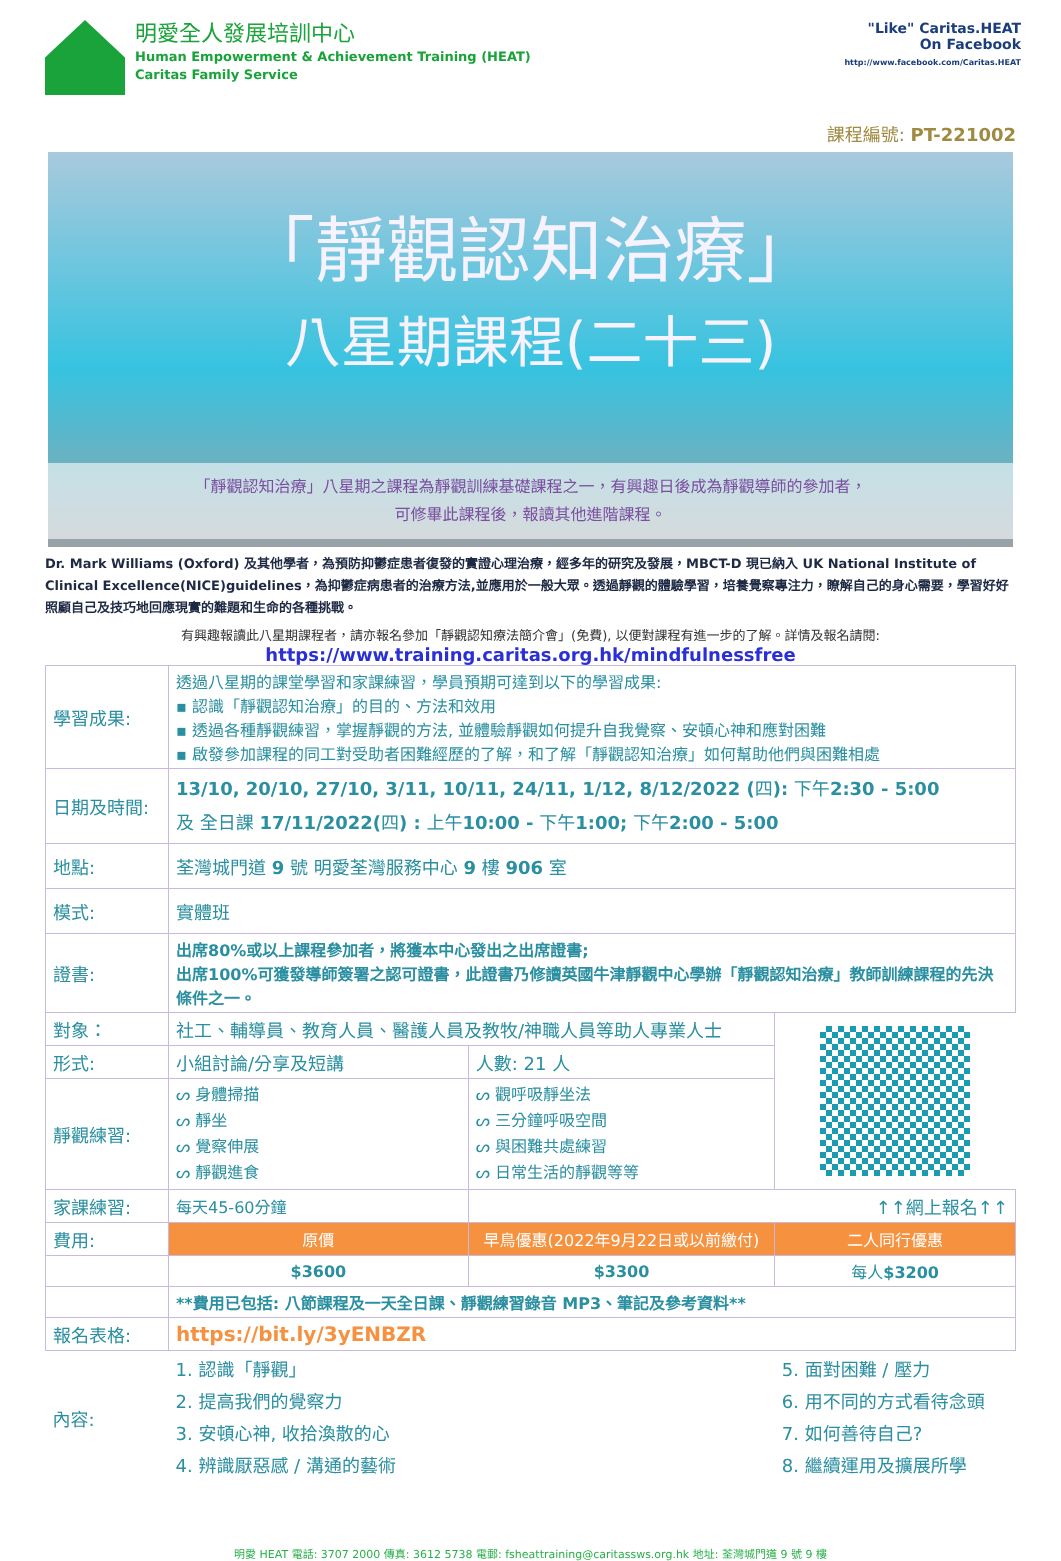明愛全人發展培訓中心
Human Empowerment & Achievement Training (HEAT)
Caritas Family Service
"Like" Caritas.HEAT
On Facebook
http://www.facebook.com/Caritas.HEAT
課程編號: PT-221002
「靜觀認知治療」
八星期課程(二十三)
「靜觀認知治療」八星期之課程為靜觀訓練基礎課程之一，有興趣日後成為靜觀導師的參加者，
可修畢此課程後，報讀其他進階課程。
Dr. Mark Williams (Oxford) 及其他學者，為預防抑鬱症患者復發的實證心理治療，經多年的研究及發展，MBCT-D 現已納入 UK National Institute of Clinical Excellence(NICE)guidelines，為抑鬱症病患者的治療方法,並應用於一般大眾。透過靜觀的體驗學習，培養覺察專注力，瞭解自己的身心需要，學習好好照顧自己及技巧地回應現實的難題和生命的各種挑戰。
有興趣報讀此八星期課程者，請亦報名參加「靜觀認知療法簡介會」(免費), 以便對課程有進一步的了解。詳情及報名請閱:
https://www.training.caritas.org.hk/mindfulnessfree
| 學習成果: | 透過八星期的課堂學習和家課練習，學員預期可達到以下的學習成果: ▪ 認識「靜觀認知治療」的目的、方法和效用 ▪ 透過各種靜觀練習，掌握靜觀的方法, 並體驗靜觀如何提升自我覺察、安頓心神和應對困難 ▪ 啟發參加課程的同工對受助者困難經歷的了解，和了解「靜觀認知治療」如何幫助他們與困難相處 | | | |
| 日期及時間: | 13/10, 20/10, 27/10, 3/11, 10/11, 24/11, 1/12, 8/12/2022 ( 四 ): 下午 2:30 - 5:00 及 全日課 17/11/2022( 四 ) : 上午 10:00 - 下午 1:00; 下午 2:00 - 5:00 | | | |
| 地點: | 荃灣城門道 9 號 明愛荃灣服務中心 9 樓 906 室 | | | |
| 模式: | 實體班 | | | |
| 證書: | 出席80%或以上課程參加者，將獲本中心發出之出席證書; 出席100%可獲發導師簽署之認可證書，此證書乃修讀英國牛津靜觀中心學辦「靜觀認知治療」教師訓練課程的先決條件之一。 | | | |
| 對象： | 社工、輔導員、教育人員、醫護人員及教牧/神職人員等助人專業人士 | | | |
| 形式: | 小組討論/分享及短講 | 人數: 21 人 | | |
| 靜觀練習: | ᔕ 身體掃描 ᔕ 靜坐 ᔕ 覺察伸展 ᔕ 靜觀進食 | ᔕ 觀呼吸靜坐法 ᔕ 三分鐘呼吸空間 ᔕ 與困難共處練習 ᔕ 日常生活的靜觀等等 | | |
| 家課練習: | 每天45-60分鐘 | ↑↑網上報名↑↑ | | |
| 費用: | 原價 | 早鳥優惠(2022年9月22日或以前繳付) | | 二人同行優惠 |
| | $3600 | $3300 | | 每人 $3200 |
| | **費用已包括: 八節課程及一天全日課、靜觀練習錄音 MP3、筆記及參考資料** | | | |
| 報名表格: | https://bit.ly/3yENBZR | | | |
| 內容: | 1. 認識「靜觀」 2. 提高我們的覺察力 3. 安頓心神, 收拾渙散的心 4. 辨識厭惡感 / 溝通的藝術 | | 5. 面對困難 / 壓力 6. 用不同的方式看待念頭 7. 如何善待自己? 8. 繼續運用及擴展所學 | |
明愛 HEAT 電話: 3707 2000 傳真: 3612 5738 電郵: fsheattraining@caritassws.org.hk 地址: 荃灣城門道 9 號 9 樓